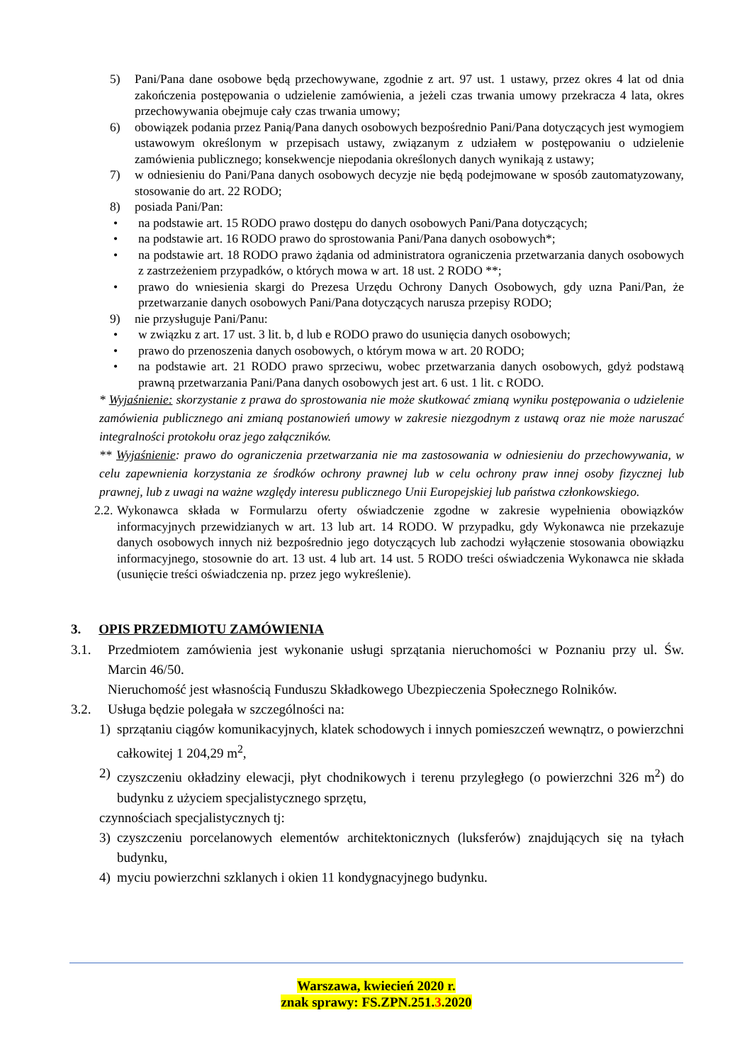5) Pani/Pana dane osobowe będą przechowywane, zgodnie z art. 97 ust. 1 ustawy, przez okres 4 lat od dnia zakończenia postępowania o udzielenie zamówienia, a jeżeli czas trwania umowy przekracza 4 lata, okres przechowywania obejmuje cały czas trwania umowy;
6) obowiązek podania przez Panią/Pana danych osobowych bezpośrednio Pani/Pana dotyczących jest wymogiem ustawowym określonym w przepisach ustawy, związanym z udziałem w postępowaniu o udzielenie zamówienia publicznego; konsekwencje niepodania określonych danych wynikają z ustawy;
7) w odniesieniu do Pani/Pana danych osobowych decyzje nie będą podejmowane w sposób zautomatyzowany, stosowanie do art. 22 RODO;
8) posiada Pani/Pan:
• na podstawie art. 15 RODO prawo dostępu do danych osobowych Pani/Pana dotyczących;
• na podstawie art. 16 RODO prawo do sprostowania Pani/Pana danych osobowych*;
• na podstawie art. 18 RODO prawo żądania od administratora ograniczenia przetwarzania danych osobowych z zastrzeżeniem przypadków, o których mowa w art. 18 ust. 2 RODO **;
• prawo do wniesienia skargi do Prezesa Urzędu Ochrony Danych Osobowych, gdy uzna Pani/Pan, że przetwarzanie danych osobowych Pani/Pana dotyczących narusza przepisy RODO;
9) nie przysługuje Pani/Panu:
• w związku z art. 17 ust. 3 lit. b, d lub e RODO prawo do usunięcia danych osobowych;
• prawo do przenoszenia danych osobowych, o którym mowa w art. 20 RODO;
• na podstawie art. 21 RODO prawo sprzeciwu, wobec przetwarzania danych osobowych, gdyż podstawą prawną przetwarzania Pani/Pana danych osobowych jest art. 6 ust. 1 lit. c RODO.
* Wyjaśnienie: skorzystanie z prawa do sprostowania nie może skutkować zmianą wyniku postępowania o udzielenie zamówienia publicznego ani zmianą postanowień umowy w zakresie niezgodnym z ustawą oraz nie może naruszać integralności protokołu oraz jego załączników.
** Wyjaśnienie: prawo do ograniczenia przetwarzania nie ma zastosowania w odniesieniu do przechowywania, w celu zapewnienia korzystania ze środków ochrony prawnej lub w celu ochrony praw innej osoby fizycznej lub prawnej, lub z uwagi na ważne względy interesu publicznego Unii Europejskiej lub państwa członkowskiego.
2.2. Wykonawca składa w Formularzu oferty oświadczenie zgodne w zakresie wypełnienia obowiązków informacyjnych przewidzianych w art. 13 lub art. 14 RODO. W przypadku, gdy Wykonawca nie przekazuje danych osobowych innych niż bezpośrednio jego dotyczących lub zachodzi wyłączenie stosowania obowiązku informacyjnego, stosownie do art. 13 ust. 4 lub art. 14 ust. 5 RODO treści oświadczenia Wykonawca nie składa (usunięcie treści oświadczenia np. przez jego wykreślenie).
3. OPIS PRZEDMIOTU ZAMÓWIENIA
3.1. Przedmiotem zamówienia jest wykonanie usługi sprzątania nieruchomości w Poznaniu przy ul. Św. Marcin 46/50.
Nieruchomość jest własnością Funduszu Składkowego Ubezpieczenia Społecznego Rolników.
3.2. Usługa będzie polegała w szczególności na:
1) sprzątaniu ciągów komunikacyjnych, klatek schodowych i innych pomieszczeń wewnątrz, o powierzchni całkowitej 1 204,29 m<sup>2</sup>,
2) czyszczeniu okładziny elewacji, płyt chodnikowych i terenu przyległego (o powierzchni 326 m<sup>2</sup>) do budynku z użyciem specjalistycznego sprzętu,
czynnościach specjalistycznych tj:
3) czyszczeniu porcelanowych elementów architektonicznych (luksferów) znajdujących się na tyłach budynku,
4) myciu powierzchni szklanych i okien 11 kondygnacyjnego budynku.
Warszawa, kwiecień 2020 r.
znak sprawy: FS.ZPN.251.3.2020